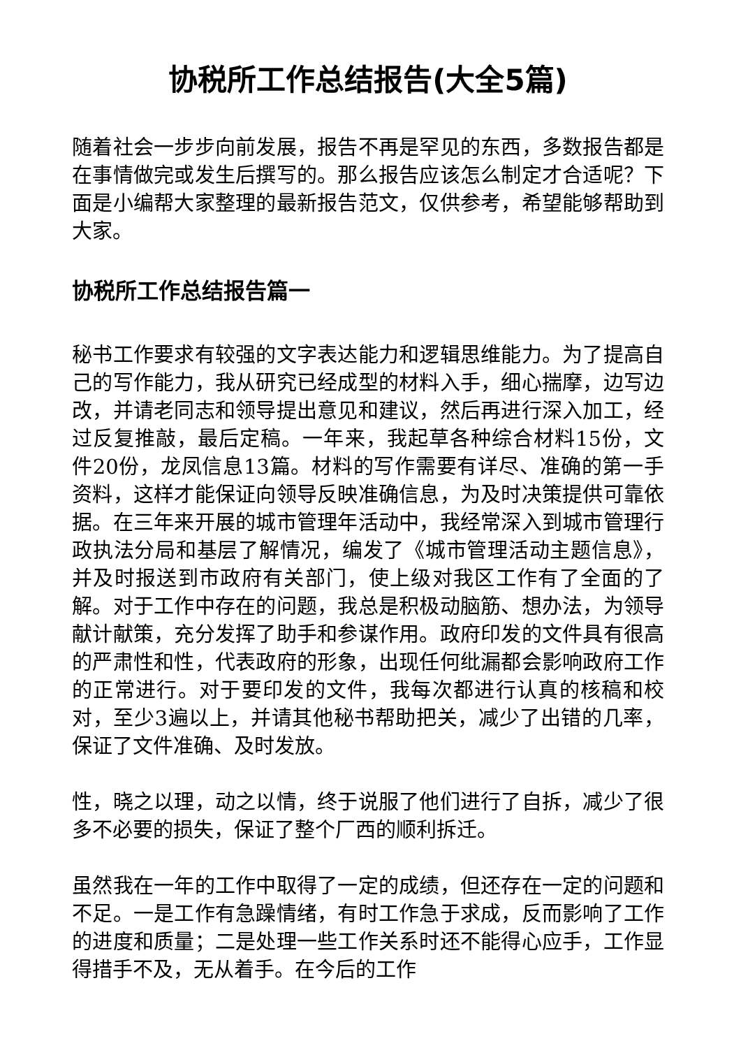协税所工作总结报告(大全5篇)
随着社会一步步向前发展，报告不再是罕见的东西，多数报告都是在事情做完或发生后撰写的。那么报告应该怎么制定才合适呢？下面是小编帮大家整理的最新报告范文，仅供参考，希望能够帮助到大家。
协税所工作总结报告篇一
秘书工作要求有较强的文字表达能力和逻辑思维能力。为了提高自己的写作能力，我从研究已经成型的材料入手，细心揣摩，边写边改，并请老同志和领导提出意见和建议，然后再进行深入加工，经过反复推敲，最后定稿。一年来，我起草各种综合材料15份，文件20份，龙凤信息13篇。材料的写作需要有详尽、准确的第一手资料，这样才能保证向领导反映准确信息，为及时决策提供可靠依据。在三年来开展的城市管理年活动中，我经常深入到城市管理行政执法分局和基层了解情况，编发了《城市管理活动主题信息》，并及时报送到市政府有关部门，使上级对我区工作有了全面的了解。对于工作中存在的问题，我总是积极动脑筋、想办法，为领导献计献策，充分发挥了助手和参谋作用。政府印发的文件具有很高的严肃性和性，代表政府的形象，出现任何纰漏都会影响政府工作的正常进行。对于要印发的文件，我每次都进行认真的核稿和校对，至少3遍以上，并请其他秘书帮助把关，减少了出错的几率，保证了文件准确、及时发放。
性，晓之以理，动之以情，终于说服了他们进行了自拆，减少了很多不必要的损失，保证了整个厂西的顺利拆迁。
虽然我在一年的工作中取得了一定的成绩，但还存在一定的问题和不足。一是工作有急躁情绪，有时工作急于求成，反而影响了工作的进度和质量；二是处理一些工作关系时还不能得心应手，工作显得措手不及，无从着手。在今后的工作